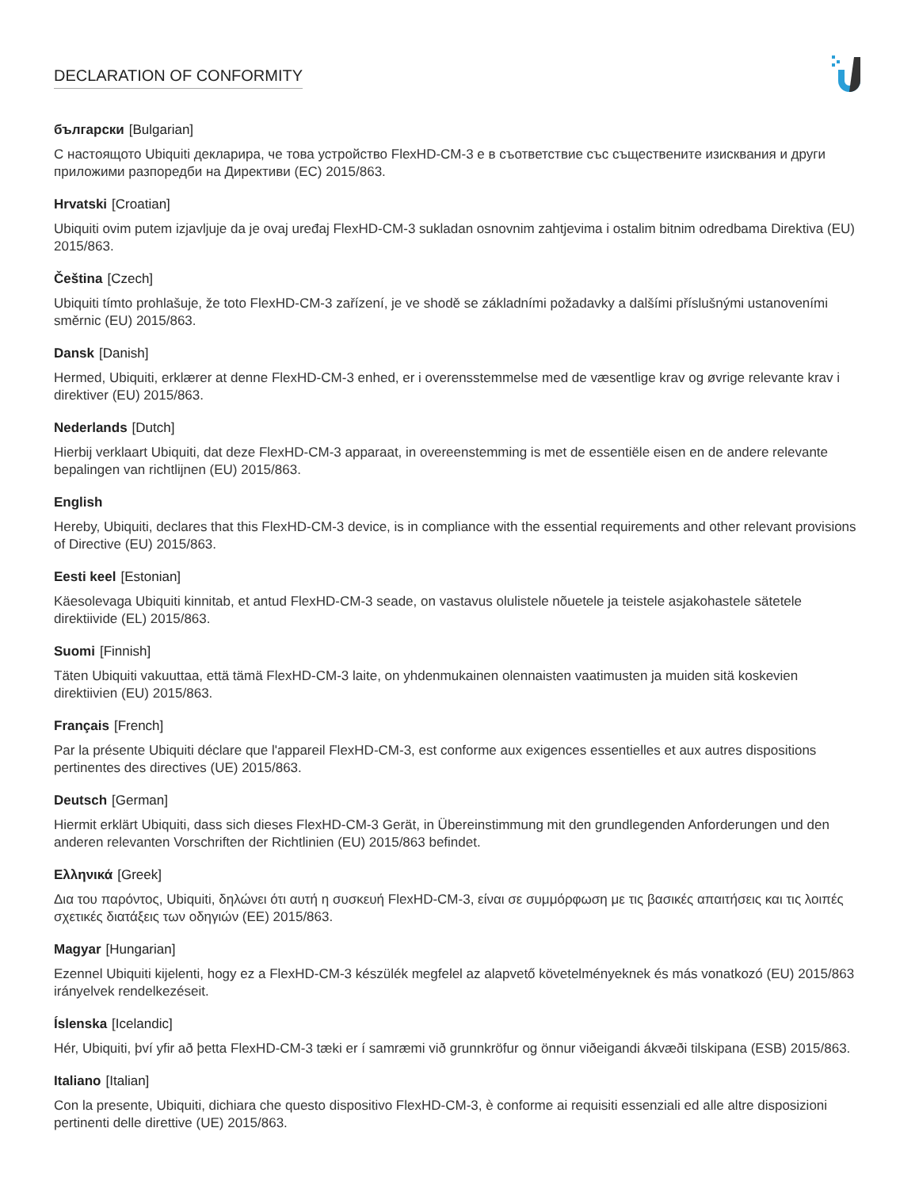DECLARATION OF CONFORMITY
български [Bulgarian]
С настоящото Ubiquiti декларира, че това устройство FlexHD-CM-3 е в съответствие със съществените изисквания и други приложими разпоредби на Директиви (ЕС) 2015/863.
Hrvatski [Croatian]
Ubiquiti ovim putem izjavljuje da je ovaj uređaj FlexHD-CM-3 sukladan osnovnim zahtjevima i ostalim bitnim odredbama Direktiva (EU) 2015/863.
Čeština [Czech]
Ubiquiti tímto prohlašuje, že toto FlexHD-CM-3 zařízení, je ve shodě se základními požadavky a dalšími příslušnými ustanoveními směrnic (EU) 2015/863.
Dansk [Danish]
Hermed, Ubiquiti, erklærer at denne FlexHD-CM-3 enhed, er i overensstemmelse med de væsentlige krav og øvrige relevante krav i direktiver (EU) 2015/863.
Nederlands [Dutch]
Hierbij verklaart Ubiquiti, dat deze FlexHD-CM-3 apparaat, in overeenstemming is met de essentiële eisen en de andere relevante bepalingen van richtlijnen (EU) 2015/863.
English
Hereby, Ubiquiti, declares that this FlexHD-CM-3 device, is in compliance with the essential requirements and other relevant provisions of Directive (EU) 2015/863.
Eesti keel [Estonian]
Käesolevaga Ubiquiti kinnitab, et antud FlexHD-CM-3 seade, on vastavus olulistele nõuetele ja teistele asjakohastele sätetele direktiivide (EL) 2015/863.
Suomi [Finnish]
Täten Ubiquiti vakuuttaa, että tämä FlexHD-CM-3 laite, on yhdenmukainen olennaisten vaatimusten ja muiden sitä koskevien direktiivien (EU) 2015/863.
Français [French]
Par la présente Ubiquiti déclare que l'appareil FlexHD-CM-3, est conforme aux exigences essentielles et aux autres dispositions pertinentes des directives (UE) 2015/863.
Deutsch [German]
Hiermit erklärt Ubiquiti, dass sich dieses FlexHD-CM-3 Gerät, in Übereinstimmung mit den grundlegenden Anforderungen und den anderen relevanten Vorschriften der Richtlinien (EU) 2015/863 befindet.
Ελληνικά [Greek]
Δια του παρόντος, Ubiquiti, δηλώνει ότι αυτή η συσκευή FlexHD-CM-3, είναι σε συμμόρφωση με τις βασικές απαιτήσεις και τις λοιπές σχετικές διατάξεις των οδηγιών (ΕΕ) 2015/863.
Magyar [Hungarian]
Ezennel Ubiquiti kijelenti, hogy ez a FlexHD-CM-3 készülék megfelel az alapvető követelményeknek és más vonatkozó (EU) 2015/863 irányelvek rendelkezéseit.
Íslenska [Icelandic]
Hér, Ubiquiti, því yfir að þetta FlexHD-CM-3 tæki er í samræmi við grunnkröfur og önnur viðeigandi ákvæði tilskipana (ESB) 2015/863.
Italiano [Italian]
Con la presente, Ubiquiti, dichiara che questo dispositivo FlexHD-CM-3, è conforme ai requisiti essenziali ed alle altre disposizioni pertinenti delle direttive (UE) 2015/863.